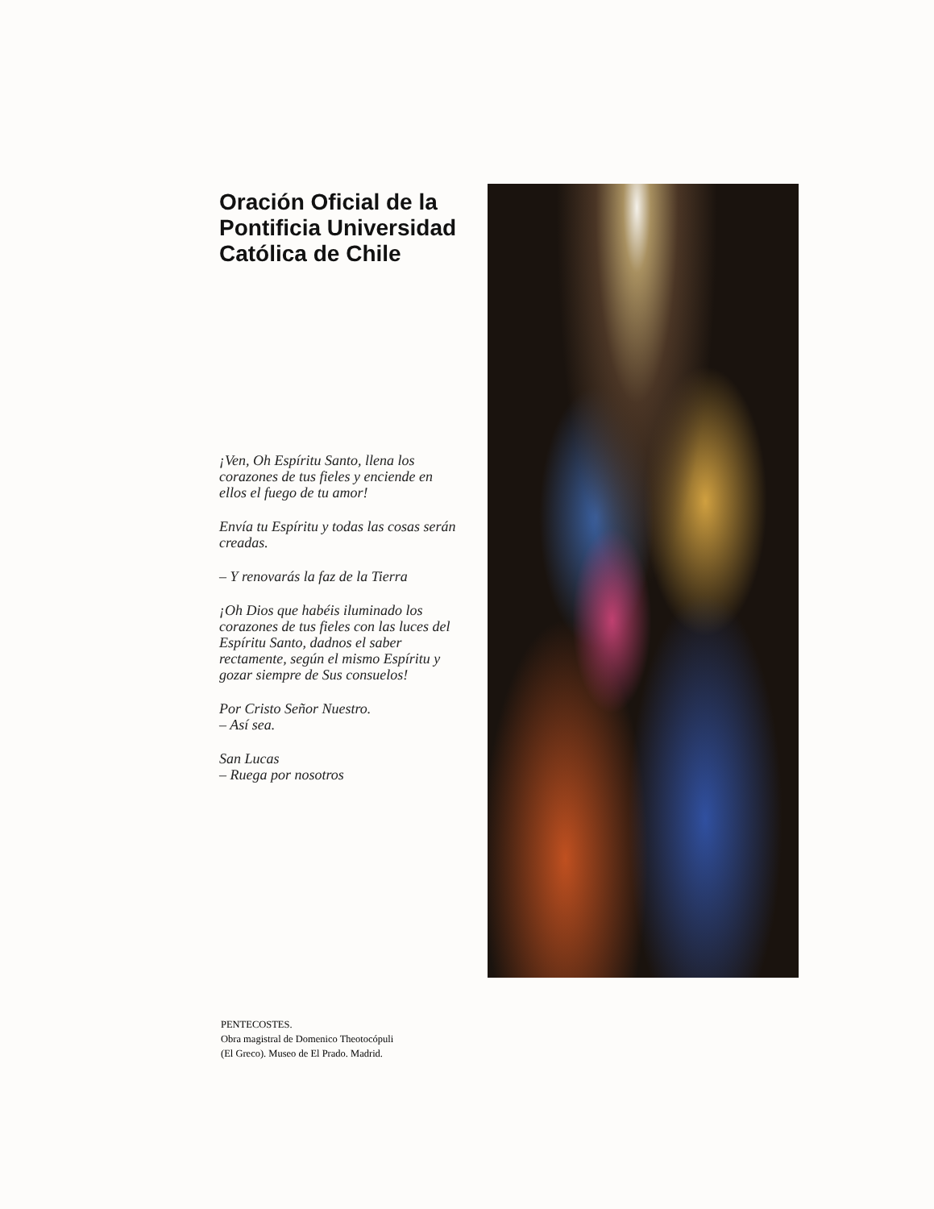Oración Oficial de la Pontificia Universidad Católica de Chile
¡Ven, Oh Espíritu Santo, llena los corazones de tus fieles y enciende en ellos el fuego de tu amor!
Envía tu Espíritu y todas las cosas serán creadas.
– Y renovarás la faz de la Tierra
¡Oh Dios que habéis iluminado los corazones de tus fieles con las luces del Espíritu Santo, dadnos el saber rectamente, según el mismo Espíritu y gozar siempre de Sus consuelos!
Por Cristo Señor Nuestro.
– Así sea.
San Lucas
– Ruega por nosotros
PENTECOSTES.
Obra magistral de Domenico Theotocópuli
(El Greco). Museo de El Prado. Madrid.